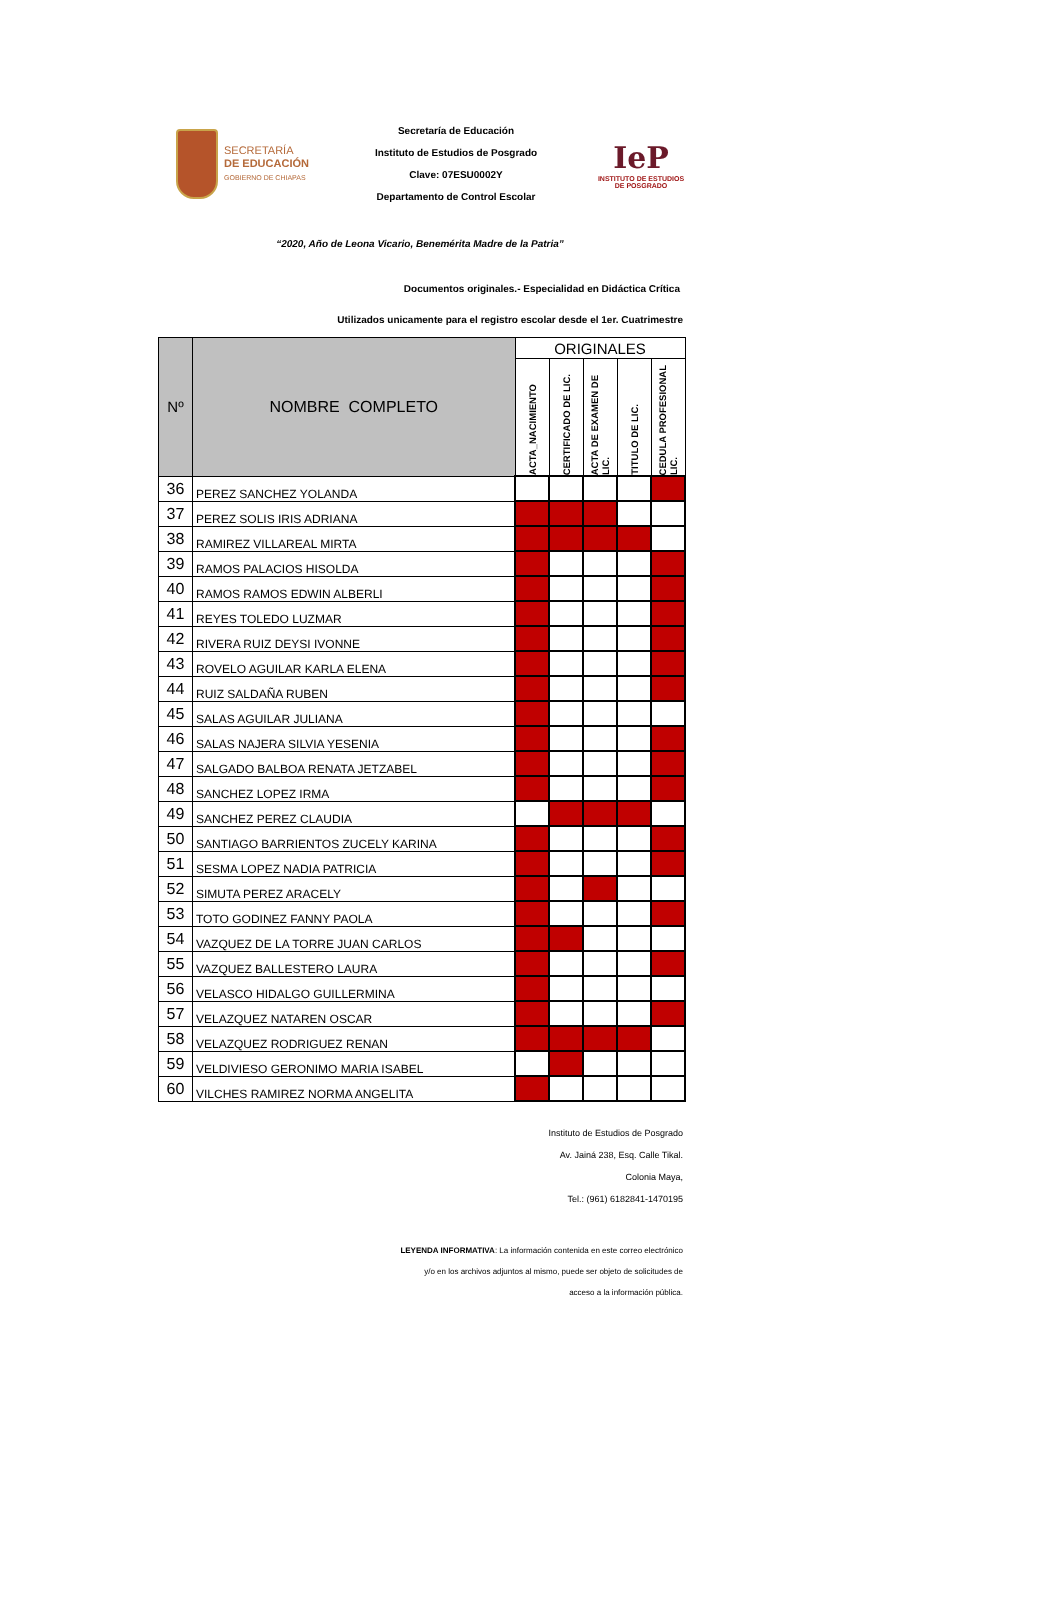SECRETARÍA
DE EDUCACIÓN
GOBIERNO DE CHIAPAS
Secretaría de Educación
Instituto de Estudios de Posgrado
Clave: 07ESU0002Y
Departamento de Control Escolar
IeP
INSTITUTO DE ESTUDIOS
DE POSGRADO
“2020, Año de Leona Vicario, Benemérita Madre de la Patria”
Documentos originales.- Especialidad en Didáctica Crítica
Utilizados unicamente para el registro escolar desde el 1er. Cuatrimestre
| Nº | NOMBRE COMPLETO | ORIGINALES | | | | |
| --- | --- | --- | --- | --- | --- | --- |
| | | ACTA_NACIMIENTO | CERTIFICADO DE LIC. | ACTA DE EXAMEN DE LIC. | TITULO DE LIC. | CEDULA PROFESIONAL LIC. |
| 36 | PEREZ SANCHEZ YOLANDA | | | | | |
| 37 | PEREZ SOLIS IRIS ADRIANA | | | | | |
| 38 | RAMIREZ VILLAREAL MIRTA | | | | | |
| 39 | RAMOS PALACIOS HISOLDA | | | | | |
| 40 | RAMOS RAMOS EDWIN ALBERLI | | | | | |
| 41 | REYES TOLEDO LUZMAR | | | | | |
| 42 | RIVERA RUIZ DEYSI IVONNE | | | | | |
| 43 | ROVELO AGUILAR KARLA ELENA | | | | | |
| 44 | RUIZ SALDAÑA RUBEN | | | | | |
| 45 | SALAS AGUILAR JULIANA | | | | | |
| 46 | SALAS NAJERA SILVIA YESENIA | | | | | |
| 47 | SALGADO BALBOA RENATA JETZABEL | | | | | |
| 48 | SANCHEZ LOPEZ IRMA | | | | | |
| 49 | SANCHEZ PEREZ CLAUDIA | | | | | |
| 50 | SANTIAGO BARRIENTOS ZUCELY KARINA | | | | | |
| 51 | SESMA LOPEZ NADIA PATRICIA | | | | | |
| 52 | SIMUTA PEREZ ARACELY | | | | | |
| 53 | TOTO GODINEZ FANNY PAOLA | | | | | |
| 54 | VAZQUEZ DE LA TORRE JUAN CARLOS | | | | | |
| 55 | VAZQUEZ BALLESTERO LAURA | | | | | |
| 56 | VELASCO HIDALGO GUILLERMINA | | | | | |
| 57 | VELAZQUEZ NATAREN OSCAR | | | | | |
| 58 | VELAZQUEZ RODRIGUEZ RENAN | | | | | |
| 59 | VELDIVIESO GERONIMO MARIA ISABEL | | | | | |
| 60 | VILCHES RAMIREZ NORMA ANGELITA | | | | | |
Instituto de Estudios de Posgrado
Av. Jainá 238, Esq. Calle Tikal.
Colonia Maya,
Tel.: (961) 6182841-1470195
LEYENDA INFORMATIVA: La información contenida en este correo electrónico
y/o en los archivos adjuntos al mismo, puede ser objeto de solicitudes de
acceso a la información pública.